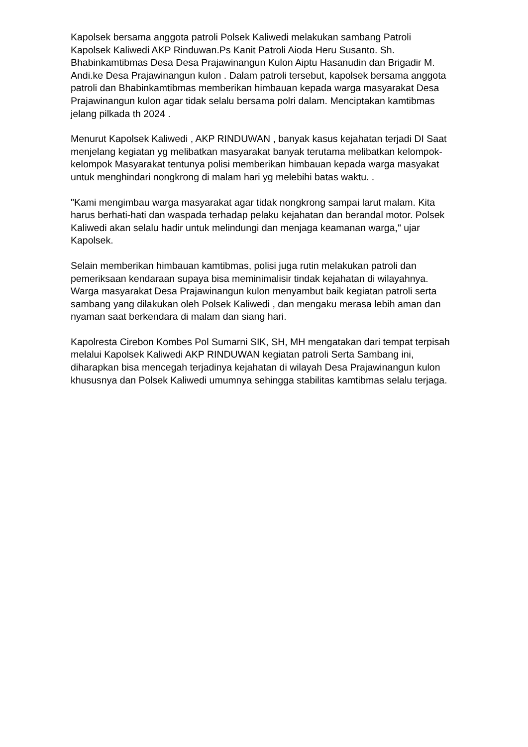Kapolsek bersama anggota patroli Polsek Kaliwedi melakukan sambang Patroli Kapolsek Kaliwedi AKP Rinduwan.Ps Kanit Patroli Aioda Heru Susanto. Sh. Bhabinkamtibmas Desa Desa Prajawinangun Kulon Aiptu Hasanudin dan Brigadir M. Andi.ke Desa Prajawinangun kulon . Dalam patroli tersebut, kapolsek bersama anggota patroli dan Bhabinkamtibmas memberikan himbauan kepada warga masyarakat Desa Prajawinangun kulon agar tidak selalu bersama polri dalam. Menciptakan kamtibmas jelang pilkada th 2024 .
Menurut Kapolsek Kaliwedi , AKP RINDUWAN , banyak kasus kejahatan terjadi DI Saat menjelang kegiatan yg melibatkan masyarakat banyak terutama melibatkan kelompok-kelompok Masyarakat tentunya polisi memberikan himbauan kepada warga masyakat untuk menghindari nongkrong di malam hari yg melebihi batas waktu. .
"Kami mengimbau warga masyarakat agar tidak nongkrong sampai larut malam. Kita harus berhati-hati dan waspada terhadap pelaku kejahatan dan berandal motor. Polsek Kaliwedi akan selalu hadir untuk melindungi dan menjaga keamanan warga," ujar Kapolsek.
Selain memberikan himbauan kamtibmas, polisi juga rutin melakukan patroli dan pemeriksaan kendaraan supaya bisa meminimalisir tindak kejahatan di wilayahnya. Warga masyarakat Desa Prajawinangun kulon menyambut baik kegiatan patroli serta sambang yang dilakukan oleh Polsek Kaliwedi , dan mengaku merasa lebih aman dan nyaman saat berkendara di malam dan siang hari.
Kapolresta Cirebon Kombes Pol Sumarni SIK, SH, MH mengatakan dari tempat terpisah melalui Kapolsek Kaliwedi AKP RINDUWAN kegiatan patroli Serta Sambang ini, diharapkan bisa mencegah terjadinya kejahatan di wilayah Desa Prajawinangun kulon khususnya dan Polsek Kaliwedi umumnya sehingga stabilitas kamtibmas selalu terjaga.